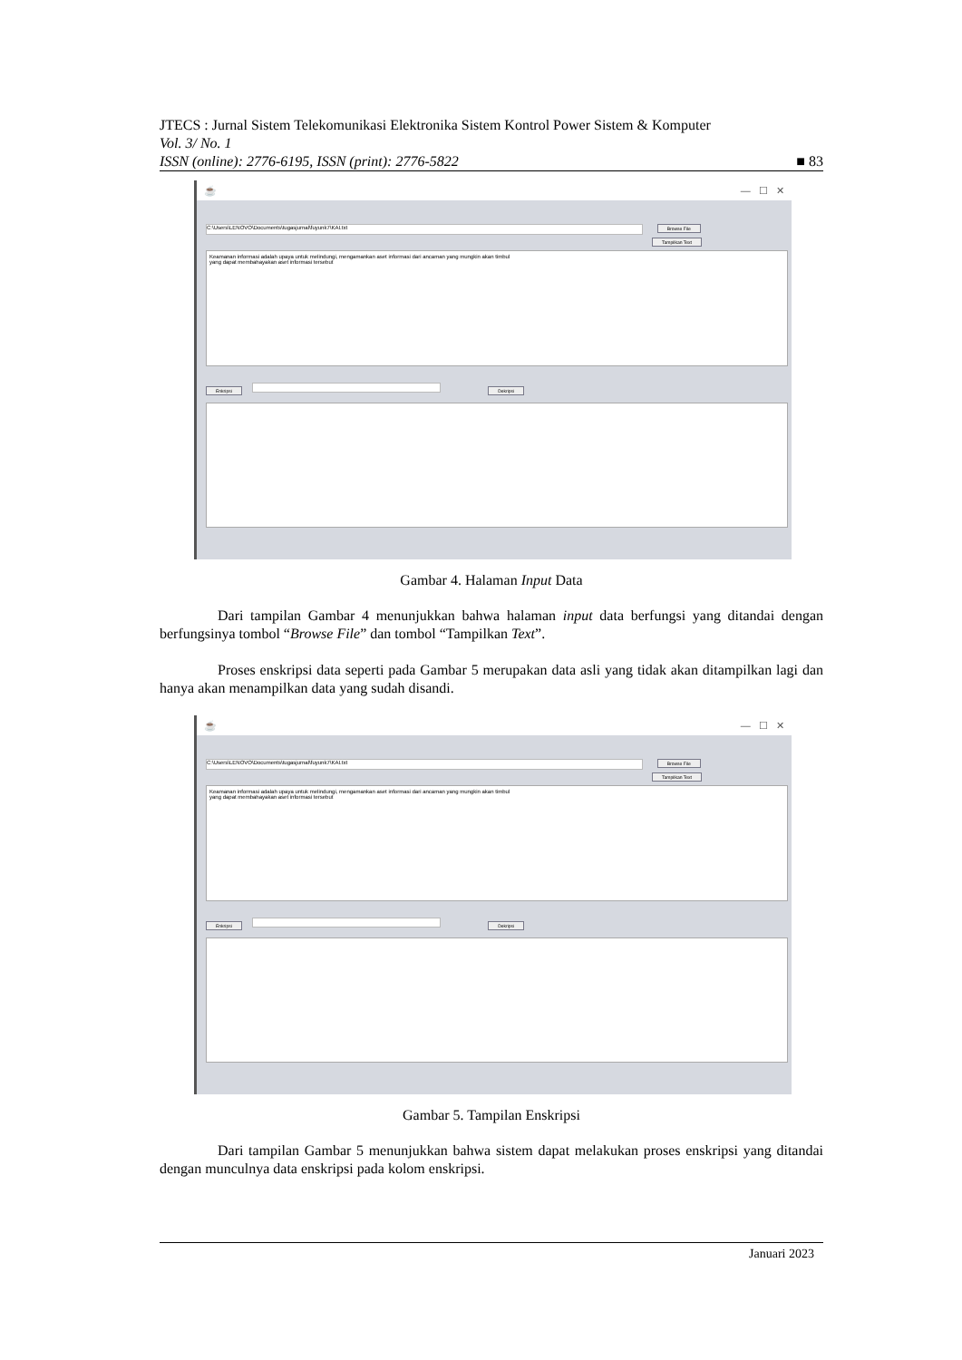JTECS : Jurnal Sistem Telekomunikasi Elektronika Sistem Kontrol Power Sistem & Komputer
Vol. 3/ No. 1
ISSN (online): 2776-6195, ISSN (print): 2776-5822 ■ 83
☕ — ☐ ✕
C:\Users\LENOVO\Documents\tugasjurnal\fuyunk7\KAI.txt Browse File
Tampilkan Text
Keamanan informasi adalah upaya untuk melindungi, mengamankan aset informasi dari ancaman yang mungkin akan timbul
yang dapat membahayakan aset informasi tersebut
Enkripsi Dekripsi
Gambar 4. Halaman Input Data
Dari tampilan Gambar 4 menunjukkan bahwa halaman input data berfungsi yang ditandai dengan berfungsinya tombol “Browse File” dan tombol “Tampilkan Text”.
Proses enskripsi data seperti pada Gambar 5 merupakan data asli yang tidak akan ditampilkan lagi dan hanya akan menampilkan data yang sudah disandi.
☕ — ☐ ✕
C:\Users\LENOVO\Documents\tugasjurnal\fuyunk7\KAI.txt Browse File
Tampilkan Text
Keamanan informasi adalah upaya untuk melindungi, mengamankan aset informasi dari ancaman yang mungkin akan timbul
yang dapat membahayakan aset informasi tersebut
Enkripsi Dekripsi
Gambar 5. Tampilan Enskripsi
Dari tampilan Gambar 5 menunjukkan bahwa sistem dapat melakukan proses enskripsi yang ditandai dengan munculnya data enskripsi pada kolom enskripsi.
Januari 2023